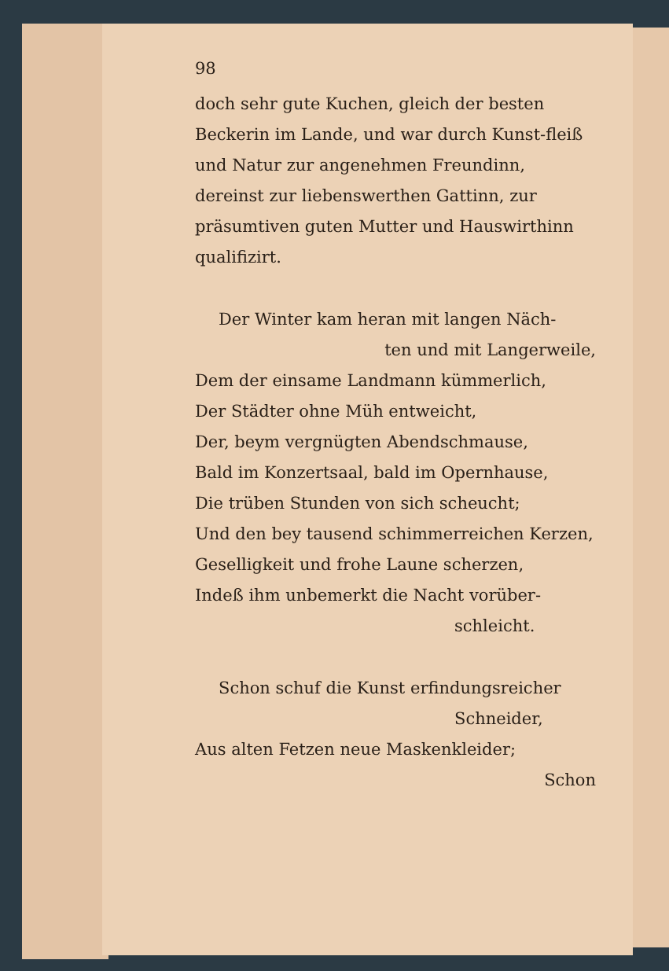98
doch sehr gute Kuchen, gleich der besten Beckerin im Lande, und war durch Kunst-fleiß und Natur zur angenehmen Freundinn, dereinst zur liebenswerthen Gattinn, zur präsumtiven guten Mutter und Hauswirthinn qualifizirt.
Der Winter kam heran mit langen Näch-
ten und mit Langerweile,
Dem der einsame Landmann kümmerlich,
Der Städter ohne Müh entweicht,
Der, beym vergnügten Abendschmause,
Bald im Konzertsaal, bald im Opernhause,
Die trüben Stunden von sich scheucht;
Und den bey tausend schimmerreichen Kerzen,
Geselligkeit und frohe Laune scherzen,
Indeß ihm unbemerkt die Nacht vorüber-
schleicht.
Schon schuf die Kunst erfindungsreicher
Schneider,
Aus alten Fetzen neue Maskenkleider;
Schon